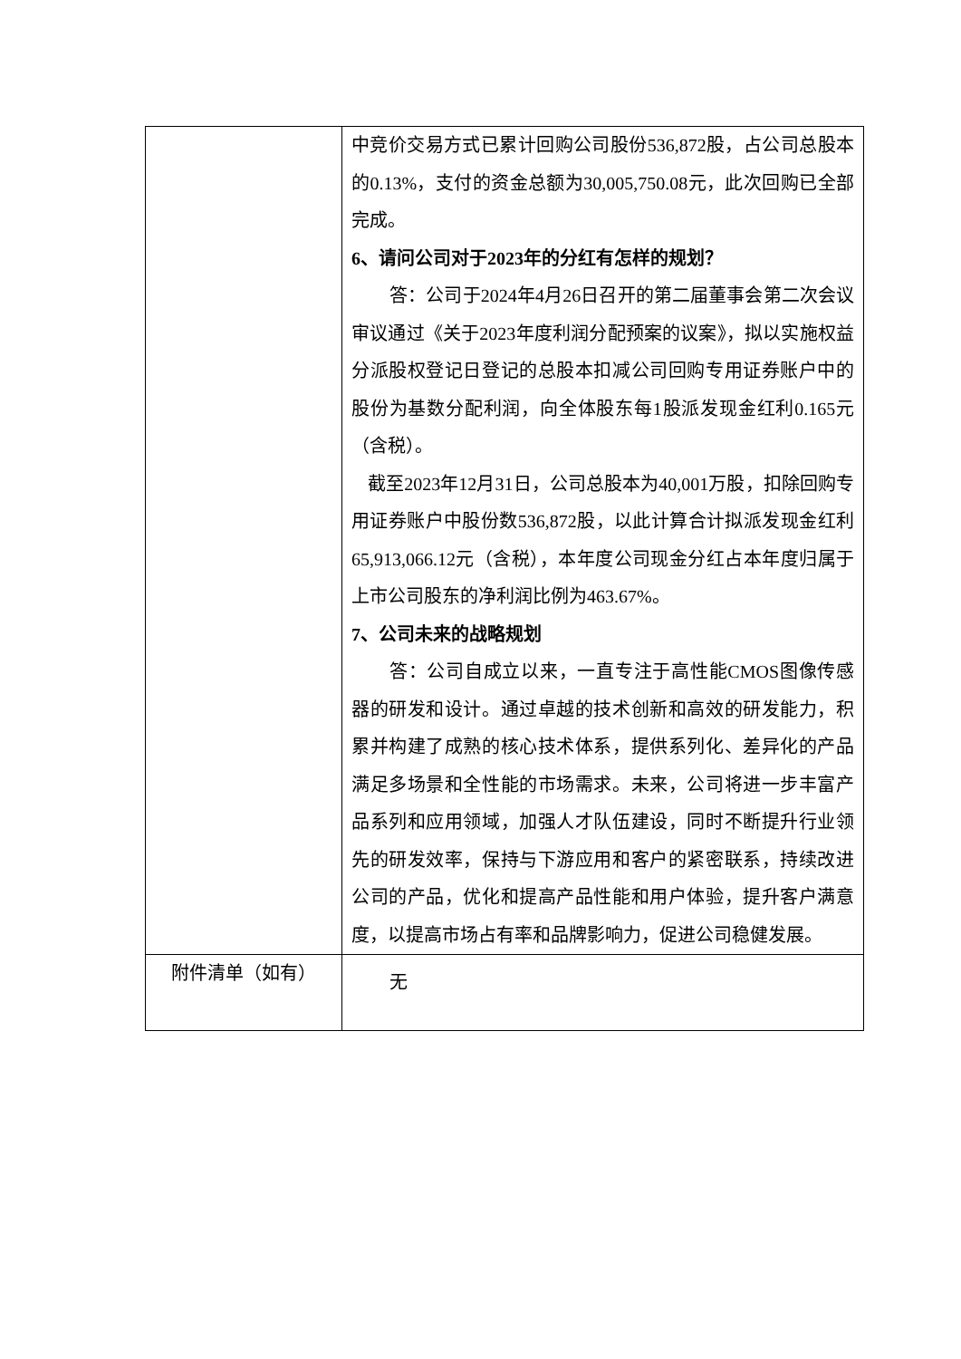| | 中竞价交易方式已累计回购公司股份536,872股，占公司总股本的0.13%，支付的资金总额为30,005,750.08元，此次回购已全部完成。 6、请问公司对于2023年的分红有怎样的规划？ 答：公司于2024年4月26日召开的第二届董事会第二次会议审议通过《关于2023年度利润分配预案的议案》，拟以实施权益分派股权登记日登记的总股本扣减公司回购专用证券账户中的股份为基数分配利润，向全体股东每1股派发现金红利0.165元（含税）。 截至2023年12月31日，公司总股本为40,001万股，扣除回购专用证券账户中股份数536,872股，以此计算合计拟派发现金红利65,913,066.12元（含税），本年度公司现金分红占本年度归属于上市公司股东的净利润比例为463.67%。 7、公司未来的战略规划 答：公司自成立以来，一直专注于高性能CMOS图像传感器的研发和设计。通过卓越的技术创新和高效的研发能力，积累并构建了成熟的核心技术体系，提供系列化、差异化的产品满足多场景和全性能的市场需求。未来，公司将进一步丰富产品系列和应用领域，加强人才队伍建设，同时不断提升行业领先的研发效率，保持与下游应用和客户的紧密联系，持续改进公司的产品，优化和提高产品性能和用户体验，提升客户满意度，以提高市场占有率和品牌影响力，促进公司稳健发展。 |
| 附件清单（如有） | 无 |